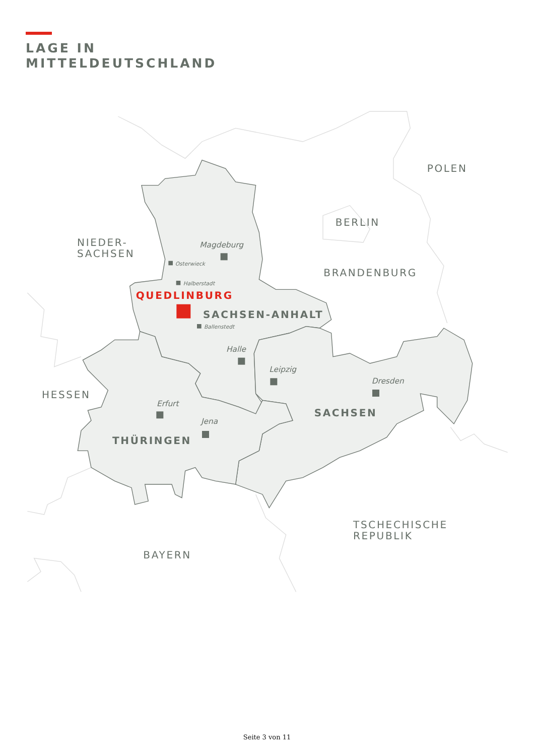LAGE IN
MITTELDEUTSCHLAND
POLEN
BERLIN
NIEDER-
SACHSEN
BRANDENBURG
HESSEN
TSCHECHISCHE
REPUBLIK
BAYERN
SACHSEN-ANHALT
SACHSEN
THÜRINGEN
QUEDLINBURG
Magdeburg
Osterwieck
Halberstadt
Ballenstedt
Halle
Leipzig
Dresden
Erfurt
Jena
Seite 3 von 11